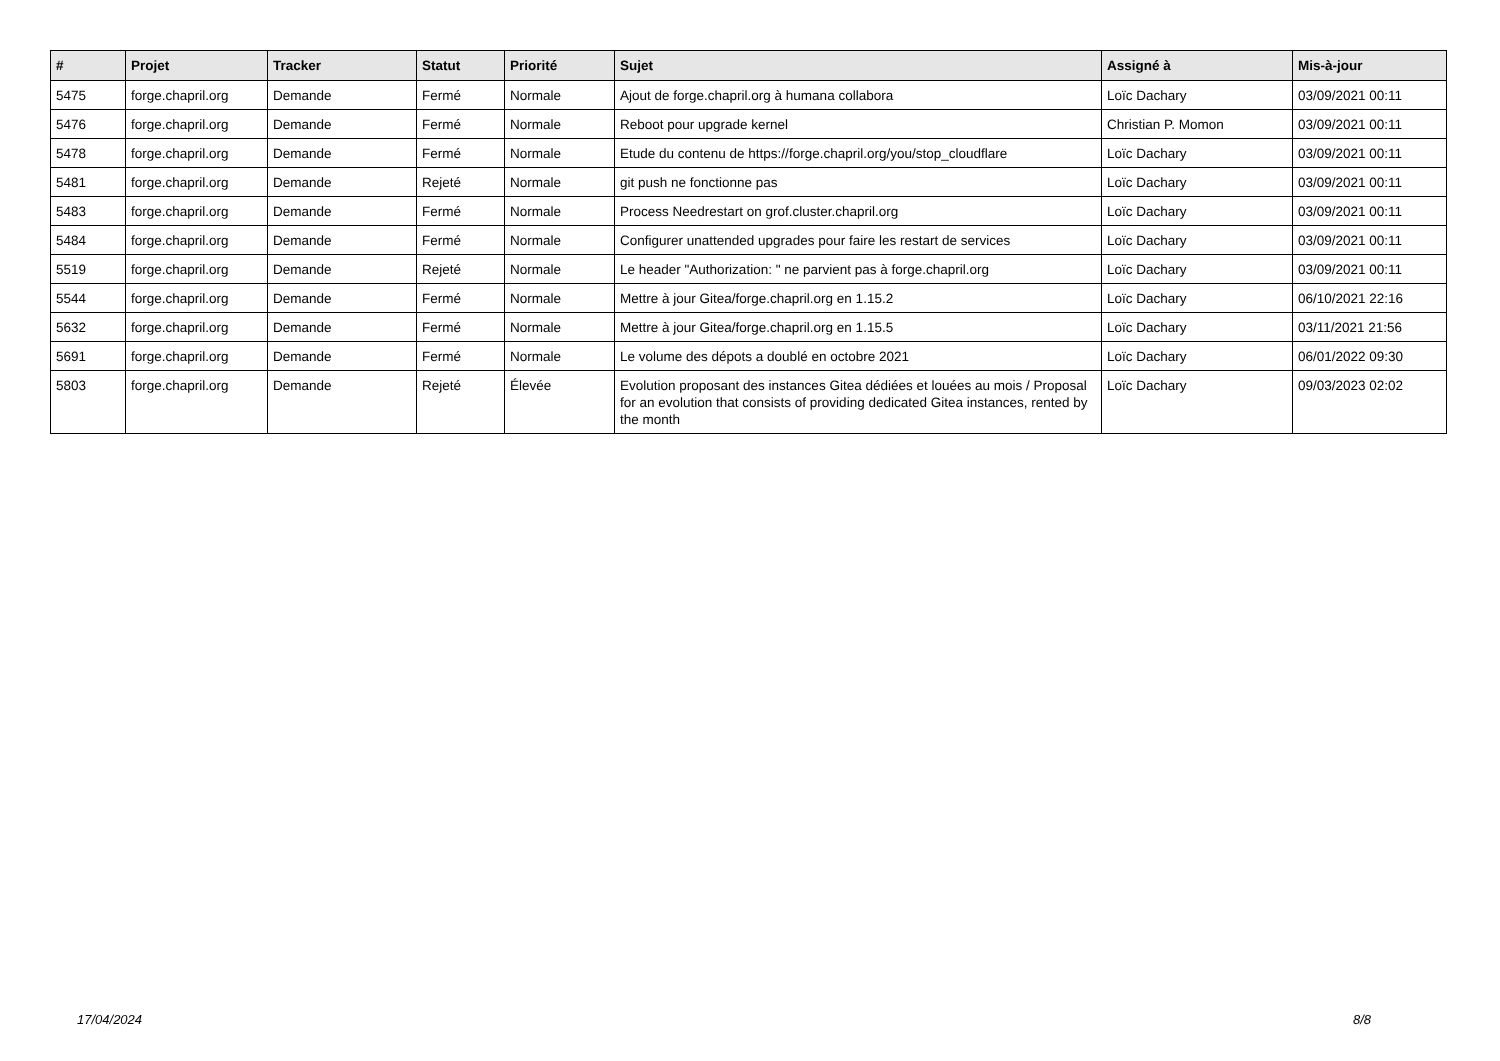| # | Projet | Tracker | Statut | Priorité | Sujet | Assigné à | Mis-à-jour |
| --- | --- | --- | --- | --- | --- | --- | --- |
| 5475 | forge.chapril.org | Demande | Fermé | Normale | Ajout de forge.chapril.org à humana collabora | Loïc Dachary | 03/09/2021 00:11 |
| 5476 | forge.chapril.org | Demande | Fermé | Normale | Reboot pour upgrade kernel | Christian P. Momon | 03/09/2021 00:11 |
| 5478 | forge.chapril.org | Demande | Fermé | Normale | Etude du contenu de https://forge.chapril.org/you/stop_cloudflare | Loïc Dachary | 03/09/2021 00:11 |
| 5481 | forge.chapril.org | Demande | Rejeté | Normale | git push ne fonctionne pas | Loïc Dachary | 03/09/2021 00:11 |
| 5483 | forge.chapril.org | Demande | Fermé | Normale | Process Needrestart on grof.cluster.chapril.org | Loïc Dachary | 03/09/2021 00:11 |
| 5484 | forge.chapril.org | Demande | Fermé | Normale | Configurer unattended upgrades pour faire les restart de services | Loïc Dachary | 03/09/2021 00:11 |
| 5519 | forge.chapril.org | Demande | Rejeté | Normale | Le header "Authorization: " ne parvient pas à forge.chapril.org | Loïc Dachary | 03/09/2021 00:11 |
| 5544 | forge.chapril.org | Demande | Fermé | Normale | Mettre à jour Gitea/forge.chapril.org en 1.15.2 | Loïc Dachary | 06/10/2021 22:16 |
| 5632 | forge.chapril.org | Demande | Fermé | Normale | Mettre à jour Gitea/forge.chapril.org en 1.15.5 | Loïc Dachary | 03/11/2021 21:56 |
| 5691 | forge.chapril.org | Demande | Fermé | Normale | Le volume des dépots a doublé en octobre 2021 | Loïc Dachary | 06/01/2022 09:30 |
| 5803 | forge.chapril.org | Demande | Rejeté | Élevée | Evolution proposant des instances Gitea dédiées et louées au mois / Proposal for an evolution that consists of providing dedicated Gitea instances, rented by the month | Loïc Dachary | 09/03/2023 02:02 |
17/04/2024 8/8